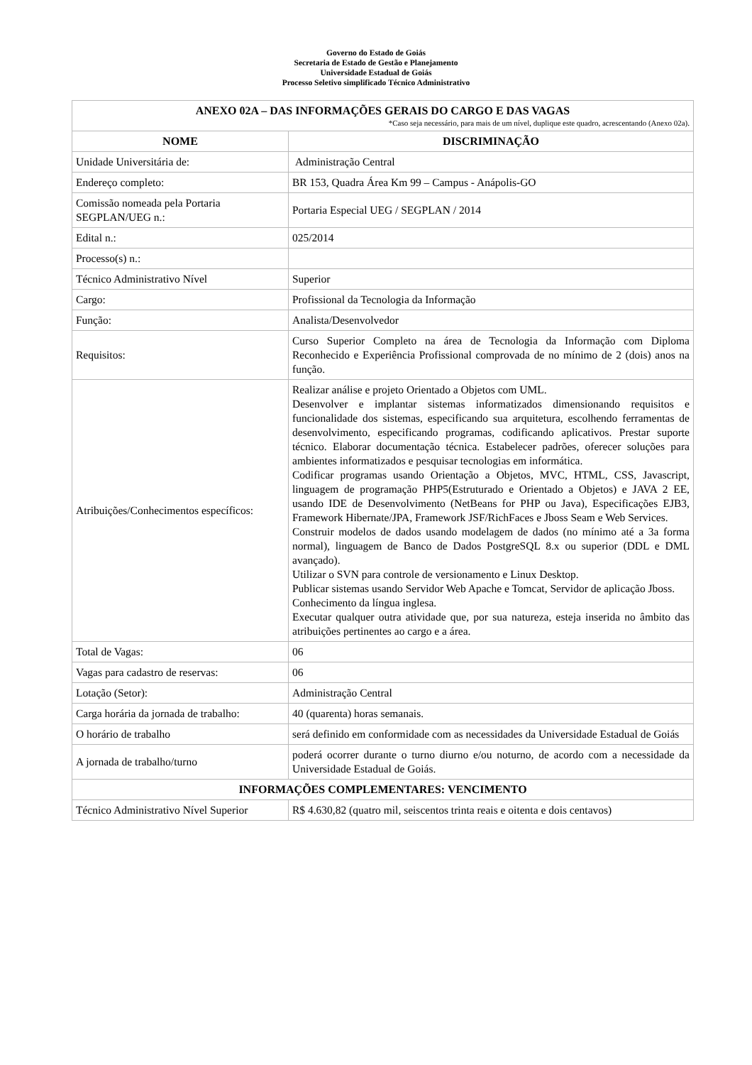Governo do Estado de Goiás
Secretaria de Estado de Gestão e Planejamento
Universidade Estadual de Goiás
Processo Seletivo simplificado Técnico Administrativo
| ANEXO 02A – DAS INFORMAÇÕES GERAIS DO CARGO E DAS VAGAS *Caso seja necessário, para mais de um nível, duplique este quadro, acrescentando (Anexo 02a). | |
| --- | --- |
| NOME | DISCRIMINAÇÃO |
| Unidade Universitária de: | Administração Central |
| Endereço completo: | BR 153, Quadra Área Km 99 – Campus - Anápolis-GO |
| Comissão nomeada pela Portaria SEGPLAN/UEG n.: | Portaria Especial UEG / SEGPLAN / 2014 |
| Edital n.: | 025/2014 |
| Processo(s) n.: | |
| Técnico Administrativo Nível | Superior |
| Cargo: | Profissional da Tecnologia da Informação |
| Função: | Analista/Desenvolvedor |
| Requisitos: | Curso Superior Completo na área de Tecnologia da Informação com Diploma Reconhecido e Experiência Profissional comprovada de no mínimo de 2 (dois) anos na função. |
| Atribuições/Conhecimentos específicos: | Realizar análise e projeto Orientado a Objetos com UML. Desenvolver e implantar sistemas informatizados dimensionando requisitos e funcionalidade dos sistemas, especificando sua arquitetura, escolhendo ferramentas de desenvolvimento, especificando programas, codificando aplicativos. Prestar suporte técnico. Elaborar documentação técnica. Estabelecer padrões, oferecer soluções para ambientes informatizados e pesquisar tecnologias em informática. Codificar programas usando Orientação a Objetos, MVC, HTML, CSS, Javascript, linguagem de programação PHP5(Estruturado e Orientado a Objetos) e JAVA 2 EE, usando IDE de Desenvolvimento (NetBeans for PHP ou Java), Especificações EJB3, Framework Hibernate/JPA, Framework JSF/RichFaces e Jboss Seam e Web Services. Construir modelos de dados usando modelagem de dados (no mínimo até a 3a forma normal), linguagem de Banco de Dados PostgreSQL 8.x ou superior (DDL e DML avançado). Utilizar o SVN para controle de versionamento e Linux Desktop. Publicar sistemas usando Servidor Web Apache e Tomcat, Servidor de aplicação Jboss. Conhecimento da língua inglesa. Executar qualquer outra atividade que, por sua natureza, esteja inserida no âmbito das atribuições pertinentes ao cargo e a área. |
| Total de Vagas: | 06 |
| Vagas para cadastro de reservas: | 06 |
| Lotação (Setor): | Administração Central |
| Carga horária da jornada de trabalho: | 40 (quarenta) horas semanais. |
| O horário de trabalho | será definido em conformidade com as necessidades da Universidade Estadual de Goiás |
| A jornada de trabalho/turno | poderá ocorrer durante o turno diurno e/ou noturno, de acordo com a necessidade da Universidade Estadual de Goiás. |
| INFORMAÇÕES COMPLEMENTARES: VENCIMENTO | |
| Técnico Administrativo Nível Superior | R$ 4.630,82 (quatro mil, seiscentos trinta reais e oitenta e dois centavos) |